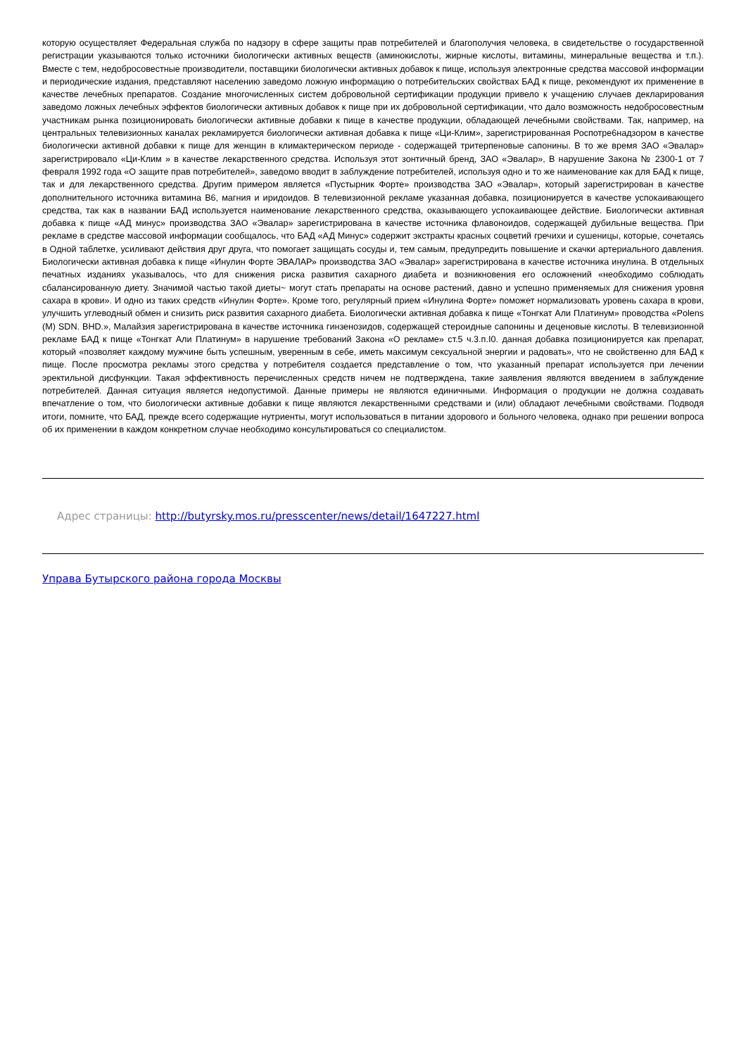которую осуществляет Федеральная служба по надзору в сфере защиты прав потребителей и благополучия человека, в свидетельстве о государственной регистрации указываются только источники биологически активных веществ (аминокислоты, жирные кислоты, витамины, минеральные вещества и т.п.). Вместе с тем, недобросовестные производители, поставщики биологически активных добавок к пище, используя электронные средства массовой информации и периодические издания, представляют населению заведомо ложную информацию о потребительских свойствах БАД к пище, рекомендуют их применение в качестве лечебных препаратов. Создание многочисленных систем добровольной сертификации продукции привело к учащению случаев декларирования заведомо ложных лечебных эффектов биологически активных добавок к пище при их добровольной сертификации, что дало возможность недобросовестным участникам рынка позиционировать биологически активные добавки к пище в качестве продукции, обладающей лечебными свойствами. Так, например, на центральных телевизионных каналах рекламируется биологически активная добавка к пище «Ци-Клим», зарегистрированная Роспотре6надзором в качестве биологически активной добавки к пище для женщин в климактерическом периоде - содержащей тритерпеновые сапонины. В то же время ЗАО «Эвалар» зарегистрировало «Ци-Клим » в качестве лекарственного средства. Используя этот зонтичный бренд, ЗАО «Эвалар», В нарушение Закона № 2300-1 от 7 февраля 1992 года «О защите прав потребителей», заведомо вводит в заблуждение потребителей, используя одно и то же наименование как для БАД к пище, так и для лекарственного средства. Другим примером является «Пустырник Форте» производства ЗАО «Эвалар», который зарегистрирован в качестве дополнительного источника витамина В6, магния и иридоидов. В телевизионной рекламе указанная добавка, позиционируется в качестве успокаивающего средства, так как в названии БАД используется наименование лекарственного средства, оказывающего успокаивающее действие. Биологически активная добавка к пище «АД минус» производства ЗАО «Эвалар» зарегистрирована в качестве источника флавоноидов, содержащей дубильные вещества. При рекламе в средстве массовой информации сообщалось, что БАД «АД Минус» содержит экстракты красных соцветий гречихи и сушеницы, которые, сочетаясь в Одной таблетке, усиливают действия друг друга, что помогает защищать сосуды и, тем самым, предупредить повышение и скачки артериального давления. Биологически активная добавка к пище «Инулин Форте ЭВАЛАР» производства ЗАО «Эвалар» зарегистрирована в качестве источника инулина. В отдельных печатных изданиях указывалось, что для снижения риска развития сахарного диабета и возникновения его осложнений «необходимо соблюдать сбалансированную диету. Значимой частью такой диеты~ могут стать препараты на основе растений, давно и успешно применяемых для снижения уровня сахара в крови». И одно из таких средств «Инулин Форте». Кроме того, регулярный прием «Инулина Форте» поможет нормализовать уровень сахара в крови, улучшить углеводный обмен и снизить риск развития сахарного диабета. Биологически активная добавка к пище «Тонгкат Али Платинум» проводства «Polens (М) SDN. BHD.», Малайзия зарегистрирована в качестве источника гинзенозидов, содержащей стероидные сапонины и деценовые кислоты. В телевизионной рекламе БАД к пище «Тонгкат Али Платинум» в нарушение требований Закона «О рекламе» ст.5 ч.3.п.I0. данная добавка позиционируется как препарат, который «позволяет каждому мужчине быть успешным, уверенным в себе, иметь максимум сексуальной энергии и радовать», что не свойственно для БАД к пище. После просмотра рекламы этого средства у потребителя создается представление о том, что указанный препарат используется при лечении эректильной дисфункции. Такая эффективность перечисленных средств ничем не подтверждена, такие заявления являются введением в заблуждение потребителей. Данная ситуация является недопустимой. Данные примеры не являются единичными. Информация о продукции не должна создавать впечатление о том, что биологически активные добавки к пище являются лекарственными средствами и (или) обладают лечебными свойствами. Подводя итоги, помните, что БАД, прежде всего содержащие нутриенты, могут использоваться в питании здорового и больного человека, однако при решении вопроса об их применении в каждом конкретном случае необходимо консультироваться со специалистом.
Адрес страницы: http://butyrsky.mos.ru/presscenter/news/detail/1647227.html
Управа Бутырского района города Москвы